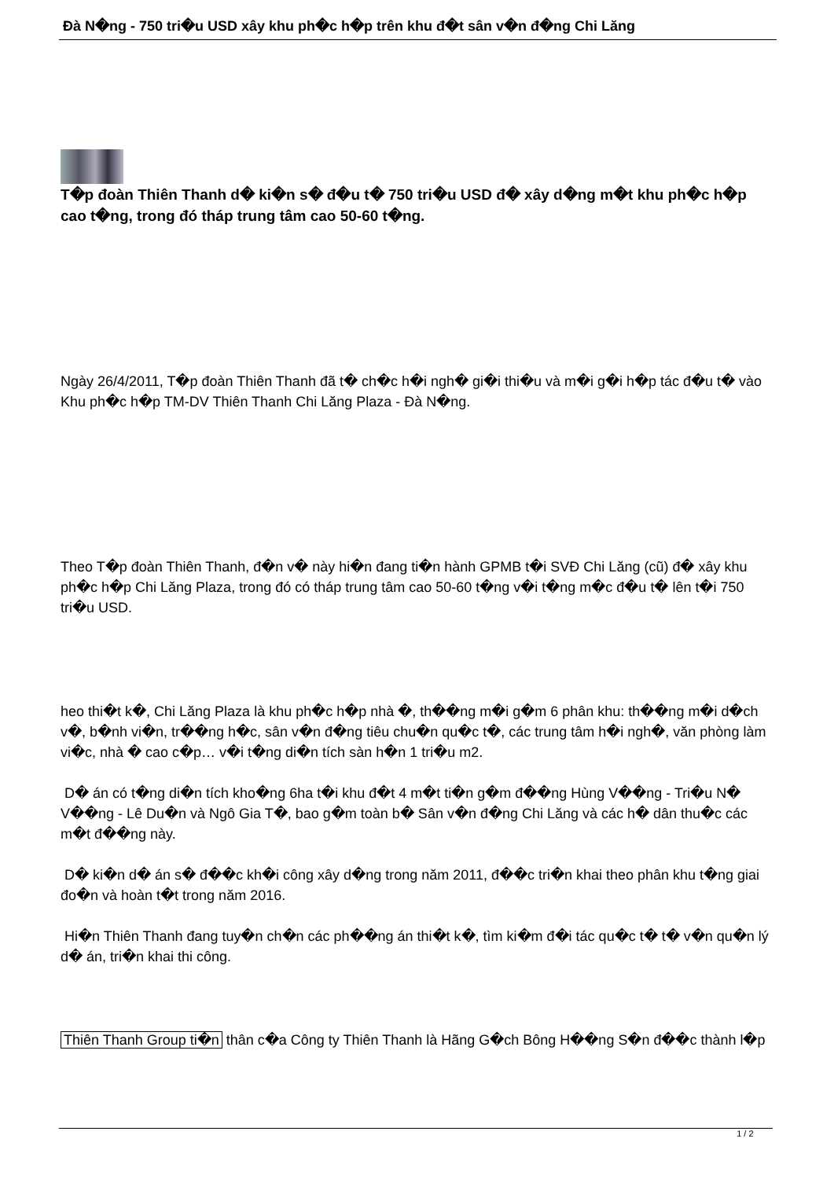Đà N�ng - 750 tri�u USD xây khu ph�c h�p trên khu đ�t sân v�n đ�ng Chi Lăng
T�p đoàn Thiên Thanh d� ki�n s� đ�u t� 750 tri�u USD đ� xây d�ng m�t khu ph�c h�p cao t�ng, trong đó tháp trung tâm cao 50-60 t�ng.
Ngày 26/4/2011, T�p đoàn Thiên Thanh đã t� ch�c h�i ngh� gi�i thi�u và m�i g�i h�p tác đ�u t� vào Khu ph�c h�p TM-DV Thiên Thanh Chi Lăng Plaza - Đà N�ng.
Theo T�p đoàn Thiên Thanh, đ�n v� này hi�n đang ti�n hành GPMB t�i SVĐ Chi Lăng (cũ) đ� xây khu ph�c h�p Chi Lăng Plaza, trong đó có tháp trung tâm cao 50-60 t�ng v�i t�ng m�c đ�u t� lên t�i 750 tri�u USD.
heo thi�t k�, Chi Lăng Plaza là khu ph�c h�p nhà �, th��ng m�i g�m 6 phân khu: th��ng m�i d�ch v�, b�nh vi�n, tr��ng h�c, sân v�n đ�ng tiêu chu�n qu�c t�, các trung tâm h�i ngh�, văn phòng làm vi�c, nhà � cao c�p… v�i t�ng di�n tích sàn h�n 1 tri�u m2.
D� án có t�ng di�n tích kho�ng 6ha t�i khu đ�t 4 m�t ti�n g�m đ��ng Hùng V��ng - Tri�u N� V��ng - Lê Du�n và Ngô Gia T�, bao g�m toàn b� Sân v�n đ�ng Chi Lăng và các h� dân thu�c các m�t đ��ng này.
D� ki�n d� án s� đ��c kh�i công xây d�ng trong năm 2011, đ��c tri�n khai theo phân khu t�ng giai đo�n và hoàn t�t trong năm 2016.
Hi�n Thiên Thanh đang tuy�n ch�n các ph��ng án thi�t k�, tìm ki�m đ�i tác qu�c t� t� v�n qu�n lý d� án, tri�n khai thi công.
Thiên Thanh Group ti�n thân c�a Công ty Thiên Thanh là Hãng G�ch Bông H��ng S�n đ��c thành l�p
1 / 2